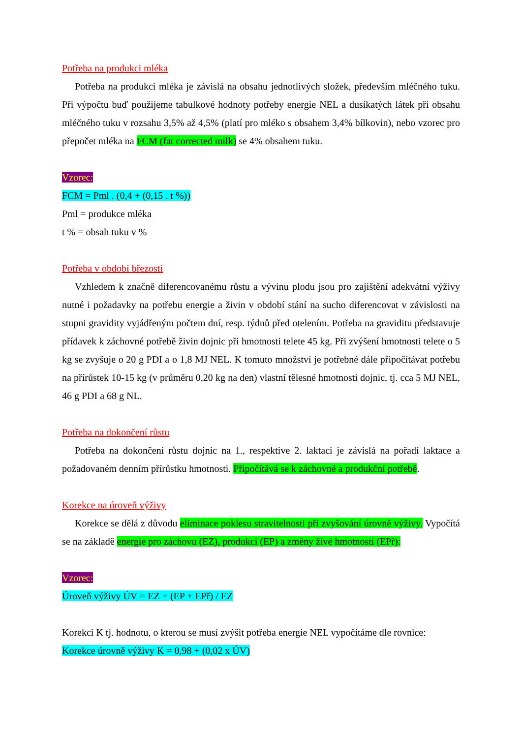Potřeba na produkci mléka
Potřeba na produkci mléka je závislá na obsahu jednotlivých složek, především mléčného tuku. Při výpočtu buď použijeme tabulkové hodnoty potřeby energie NEL a dusíkatých látek při obsahu mléčného tuku v rozsahu 3,5% až 4,5% (platí pro mléko s obsahem 3,4% bílkovin), nebo vzorec pro přepočet mléka na FCM (fat corrected milk) se 4% obsahem tuku.
Vzorec:
FCM = Pml . (0,4 + (0,15 . t %))
Pml = produkce mléka
t % = obsah tuku v %
Potřeba v období březosti
Vzhledem k značně diferencovanému růstu a vývinu plodu jsou pro zajištění adekvátní výživy nutné i požadavky na potřebu energie a živin v období stání na sucho diferencovat v závislosti na stupni gravidity vyjádřeným počtem dní, resp. týdnů před otelením. Potřeba na graviditu představuje přídavek k záchovné potřebě živin dojnic při hmotnosti telete 45 kg. Při zvýšení hmotnosti telete o 5 kg se zvyšuje o 20 g PDI a o 1,8 MJ NEL. K tomuto množství je potřebné dále připočítávat potřebu na přírůstek 10-15 kg (v průměru 0,20 kg na den) vlastní tělesné hmotnosti dojnic, tj. cca 5 MJ NEL, 46 g PDI a 68 g NL.
Potřeba na dokončení růstu
Potřeba na dokončení růstu dojnic na 1., respektive 2. laktaci je závislá na pořadí laktace a požadovaném denním přírůstku hmotnosti. Připočítává se k záchovné a produkční potřebě.
Korekce na úroveň výživy
Korekce se dělá z důvodu eliminace poklesu stravitelnosti při zvyšování úrovně výživy. Vypočítá se na základě energie pro záchovu (EZ), produkci (EP) a změny živé hmotnosti (EPř):
Vzorec:
Úroveň výživy ÚV = EZ + (EP + EPř) / EZ
Korekci K tj. hodnotu, o kterou se musí zvýšit potřeba energie NEL vypočítáme dle rovnice:
Korekce úrovně výživy K = 0,98 + (0,02 x ÚV)